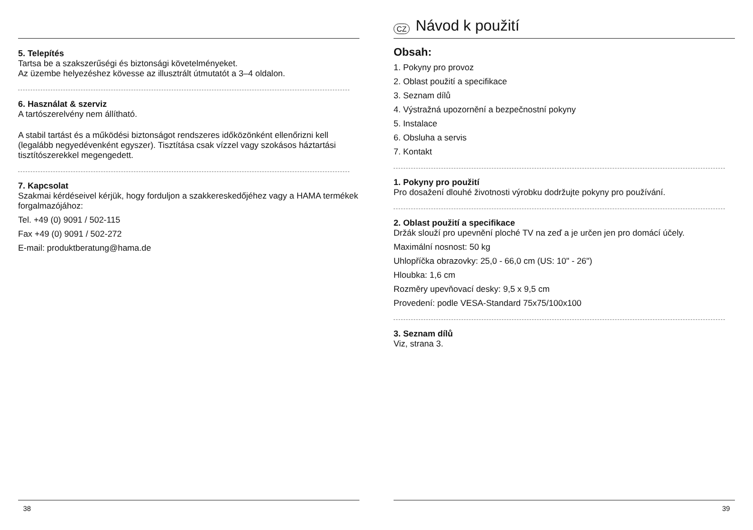5. Telepítés
Tartsa be a szakszerűségi és biztonsági követelményeket.
Az üzembe helyezéshez kövesse az illusztrált útmutatót a 3–4 oldalon.
6. Használat & szerviz
A tartószerelvény nem állítható.
A stabil tartást és a működési biztonságot rendszeres időközönként ellenőrizni kell (legalább negyedévenként egyszer). Tisztítása csak vízzel vagy szokásos háztartási tisztítószerekkel megengedett.
7. Kapcsolat
Szakmai kérdéseivel kérjük, hogy forduljon a szakkereskedőjéhez vagy a HAMA termékek forgalmazójához:
Tel. +49 (0) 9091 / 502-115
Fax +49 (0) 9091 / 502-272
E-mail: produktberatung@hama.de
38
CZ Návod k použití
Obsah:
1. Pokyny pro provoz
2. Oblast použití a specifikace
3. Seznam dílů
4. Výstražná upozornění a bezpečnostní pokyny
5. Instalace
6. Obsluha a servis
7. Kontakt
1. Pokyny pro použití
Pro dosažení dlouhé životnosti výrobku dodržujte pokyny pro používání.
2. Oblast použití a specifikace
Držák slouží pro upevnění ploché TV na zeď a je určen jen pro domácí účely.
Maximální nosnost: 50 kg
Uhlopříčka obrazovky: 25,0 - 66,0 cm (US: 10" - 26")
Hloubka: 1,6 cm
Rozměry upevňovací desky: 9,5 x 9,5 cm
Provedení: podle VESA-Standard 75x75/100x100
3. Seznam dílů
Viz, strana 3.
39